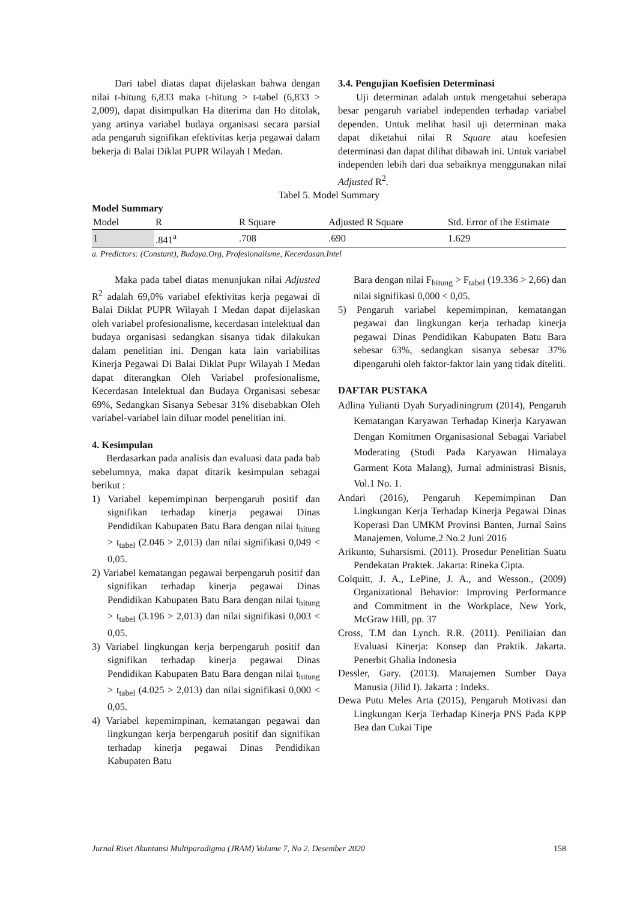Dari tabel diatas dapat dijelaskan bahwa dengan nilai t-hitung 6,833 maka t-hitung > t-tabel (6,833 > 2,009), dapat disimpulkan Ha diterima dan Ho ditolak, yang artinya variabel budaya organisasi secara parsial ada pengaruh signifikan efektivitas kerja pegawai dalam bekerja di Balai Diklat PUPR Wilayah I Medan.
3.4. Pengujian Koefisien Determinasi
Uji determinan adalah untuk mengetahui seberapa besar pengaruh variabel independen terhadap variabel dependen. Untuk melihat hasil uji determinan maka dapat diketahui nilai R Square atau koefesien determinasi dan dapat dilihat dibawah ini. Untuk variabel independen lebih dari dua sebaiknya menggunakan nilai Adjusted R<sup>2</sup>.
Tabel 5. Model Summary
Model Summary
| Model | R | R Square | Adjusted R Square | Std. Error of the Estimate |
| --- | --- | --- | --- | --- |
| 1 | .841<sup>a</sup> | .708 | .690 | 1.629 |
a. Predictors: (Constant), Budaya.Org, Profesionalisme, Kecerdasan.Intel
Maka pada tabel diatas menunjukan nilai Adjusted R<sup>2</sup> adalah 69,0% variabel efektivitas kerja pegawai di Balai Diklat PUPR Wilayah I Medan dapat dijelaskan oleh variabel profesionalisme, kecerdasan intelektual dan budaya organisasi sedangkan sisanya tidak dilakukan dalam penelitian ini. Dengan kata lain variabilitas Kinerja Pegawai Di Balai Diklat Pupr Wilayah I Medan dapat diterangkan Oleh Variabel profesionalisme, Kecerdasan Intelektual dan Budaya Organisasi sebesar 69%, Sedangkan Sisanya Sebesar 31% disebabkan Oleh variabel-variabel lain diluar model penelitian ini.
4. Kesimpulan
Berdasarkan pada analisis dan evaluasi data pada bab sebelumnya, maka dapat ditarik kesimpulan sebagai berikut :
1) Variabel kepemimpinan berpengaruh positif dan signifikan terhadap kinerja pegawai Dinas Pendidikan Kabupaten Batu Bara dengan nilai t<sub>hitung</sub> > t<sub>tabel</sub> (2.046 > 2,013) dan nilai signifikasi 0,049 < 0,05.
2) Variabel kematangan pegawai berpengaruh positif dan signifikan terhadap kinerja pegawai Dinas Pendidikan Kabupaten Batu Bara dengan nilai t<sub>hitung</sub> > t<sub>tabel</sub> (3.196 > 2,013) dan nilai signifikasi 0,003 < 0,05.
3) Variabel lingkungan kerja berpengaruh positif dan signifikan terhadap kinerja pegawai Dinas Pendidikan Kabupaten Batu Bara dengan nilai t<sub>hitung</sub> > t<sub>tabel</sub> (4.025 > 2,013) dan nilai signifikasi 0,000 < 0,05.
4) Variabel kepemimpinan, kematangan pegawai dan lingkungan kerja berpengaruh positif dan signifikan terhadap kinerja pegawai Dinas Pendidikan Kabupaten Batu
Bara dengan nilai F<sub>hitung</sub> > F<sub>tabel</sub> (19.336 > 2,66) dan nilai signifikasi 0,000 < 0,05.
5) Pengaruh variabel kepemimpinan, kematangan pegawai dan lingkungan kerja terhadap kinerja pegawai Dinas Pendidikan Kabupaten Batu Bara sebesar 63%, sedangkan sisanya sebesar 37% dipengaruhi oleh faktor-faktor lain yang tidak diteliti.
DAFTAR PUSTAKA
Adlina Yulianti Dyah Suryadiningrum (2014), Pengaruh Kematangan Karyawan Terhadap Kinerja Karyawan Dengan Komitmen Organisasional Sebagai Variabel Moderating (Studi Pada Karyawan Himalaya Garment Kota Malang), Jurnal administrasi Bisnis, Vol.1 No. 1.
Andari (2016), Pengaruh Kepemimpinan Dan Lingkungan Kerja Terhadap Kinerja Pegawai Dinas Koperasi Dan UMKM Provinsi Banten, Jurnal Sains Manajemen, Volume.2 No.2 Juni 2016
Arikunto, Suharsismi. (2011). Prosedur Penelitian Suatu Pendekatan Praktek. Jakarta: Rineka Cipta.
Colquitt, J. A., LePine, J. A., and Wesson., (2009) Organizational Behavior: Improving Performance and Commitment in the Workplace, New York, McGraw Hill, pp. 37
Cross, T.M dan Lynch. R.R. (2011). Peniliaian dan Evaluasi Kinerja: Konsep dan Praktik. Jakarta. Penerbit Ghalia Indonesia
Dessler, Gary. (2013). Manajemen Sumber Daya Manusia (Jilid I). Jakarta : Indeks.
Dewa Putu Meles Arta (2015), Pengaruh Motivasi dan Lingkungan Kerja Terhadap Kinerja PNS Pada KPP Bea dan Cukai Tipe
Jurnal Riset Akuntansi Multiparadigma (JRAM) Volume 7, No 2, Desember 2020 158